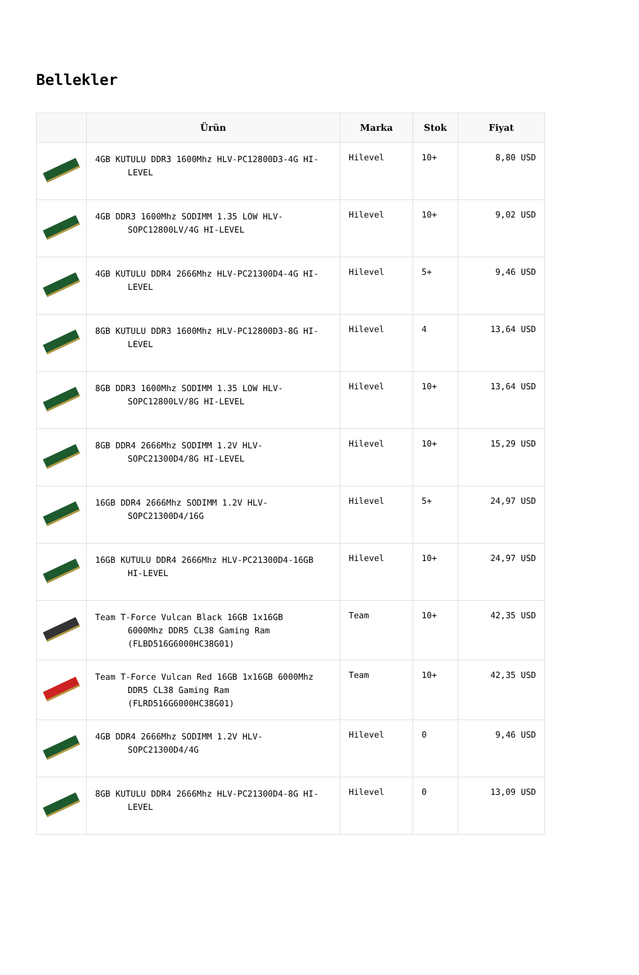Bellekler
| | Ürün | Marka | Stok | Fiyat |
| --- | --- | --- | --- | --- |
| | 4GB KUTULU DDR3 1600Mhz HLV-PC12800D3-4G HI- LEVEL | Hilevel | 10+ | 8,80 USD |
| | 4GB DDR3 1600Mhz SODIMM 1.35 LOW HLV- SOPC12800LV/4G HI-LEVEL | Hilevel | 10+ | 9,02 USD |
| | 4GB KUTULU DDR4 2666Mhz HLV-PC21300D4-4G HI- LEVEL | Hilevel | 5+ | 9,46 USD |
| | 8GB KUTULU DDR3 1600Mhz HLV-PC12800D3-8G HI- LEVEL | Hilevel | 4 | 13,64 USD |
| | 8GB DDR3 1600Mhz SODIMM 1.35 LOW HLV- SOPC12800LV/8G HI-LEVEL | Hilevel | 10+ | 13,64 USD |
| | 8GB DDR4 2666Mhz SODIMM 1.2V HLV- SOPC21300D4/8G HI-LEVEL | Hilevel | 10+ | 15,29 USD |
| | 16GB DDR4 2666Mhz SODIMM 1.2V HLV- SOPC21300D4/16G | Hilevel | 5+ | 24,97 USD |
| | 16GB KUTULU DDR4 2666Mhz HLV-PC21300D4-16GB HI-LEVEL | Hilevel | 10+ | 24,97 USD |
| | Team T-Force Vulcan Black 16GB 1x16GB 6000Mhz DDR5 CL38 Gaming Ram (FLBD516G6000HC38G01) | Team | 10+ | 42,35 USD |
| | Team T-Force Vulcan Red 16GB 1x16GB 6000Mhz DDR5 CL38 Gaming Ram (FLRD516G6000HC38G01) | Team | 10+ | 42,35 USD |
| | 4GB DDR4 2666Mhz SODIMM 1.2V HLV- SOPC21300D4/4G | Hilevel | 0 | 9,46 USD |
| | 8GB KUTULU DDR4 2666Mhz HLV-PC21300D4-8G HI- LEVEL | Hilevel | 0 | 13,09 USD |